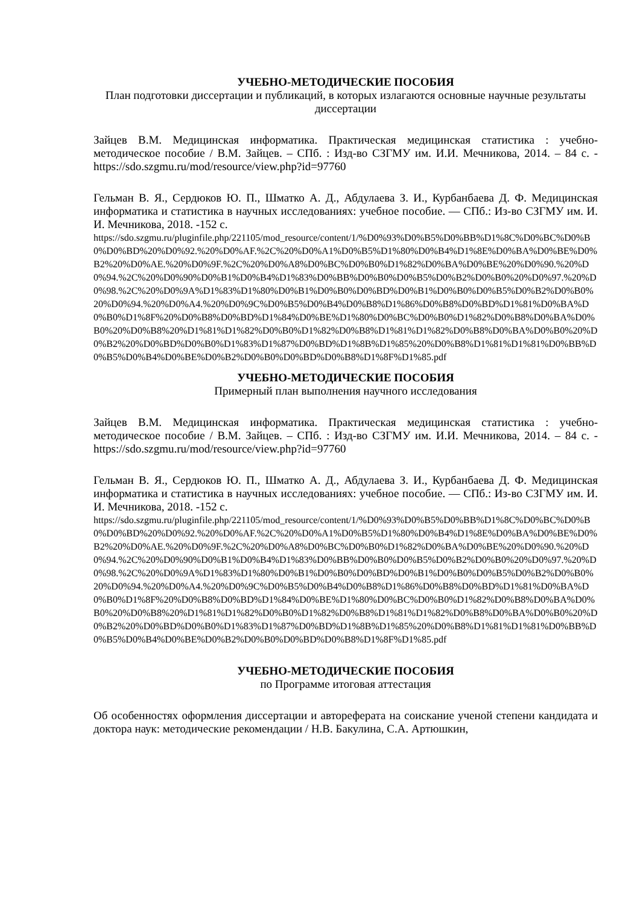УЧЕБНО-МЕТОДИЧЕСКИЕ ПОСОБИЯ
План подготовки диссертации и публикаций, в которых излагаются основные научные результаты диссертации
Зайцев В.М. Медицинская информатика. Практическая медицинская статистика : учебно-методическое пособие / В.М. Зайцев. – СПб. : Изд-во СЗГМУ им. И.И. Мечникова, 2014. – 84 с. - https://sdo.szgmu.ru/mod/resource/view.php?id=97760
Гельман В. Я., Сердюков Ю. П., Шматко А. Д., Абдулаева З. И., Курбанбаева Д. Ф. Медицинская информатика и статистика в научных исследованиях: учебное пособие. — СПб.: Из-во СЗГМУ им. И. И. Мечникова, 2018. -152 с.
https://sdo.szgmu.ru/pluginfile.php/221105/mod_resource/content/1/%D0%93%D0%B5%D0%BB%D1%8C%D0%BC%D0%B0%D0%BD%20%D0%92.%20%D0%AF.%2C%20%D0%A1%D0%B5%D1%80%D0%B4%D1%8E%D0%BA%D0%BE%D0%B2%20%D0%AE.%20%D0%9F.%2C%20%D0%A8%D0%BC%D0%B0%D1%82%D0%BA%D0%BE%20%D0%90.%20%D0%94.%2C%20%D0%90%D0%B1%D0%B4%D1%83%D0%BB%D0%B0%D0%B5%D0%B2%D0%B0%20%D0%97.%20%D0%98.%2C%20%D0%9A%D1%83%D1%80%D0%B1%D0%B0%D0%BD%D0%B1%D0%B0%D0%B5%D0%B2%D0%B0%20%D0%94.%20%D0%A4.%20%D0%9C%D0%B5%D0%B4%D0%B8%D1%86%D0%B8%D0%BD%D1%81%D0%BA%D0%B0%D1%8F%20%D0%B8%D0%BD%D1%84%D0%BE%D1%80%D0%BC%D0%B0%D1%82%D0%B8%D0%BA%D0%B0%20%D0%B8%20%D1%81%D1%82%D0%B0%D1%82%D0%B8%D1%81%D1%82%D0%B8%D0%BA%D0%B0%20%D0%B2%20%D0%BD%D0%B0%D1%83%D1%87%D0%BD%D1%8B%D1%85%20%D0%B8%D1%81%D1%81%D0%BB%D0%B5%D0%B4%D0%BE%D0%B2%D0%B0%D0%BD%D0%B8%D1%8F%D1%85.pdf
УЧЕБНО-МЕТОДИЧЕСКИЕ ПОСОБИЯ
Примерный план выполнения научного исследования
Зайцев В.М. Медицинская информатика. Практическая медицинская статистика : учебно-методическое пособие / В.М. Зайцев. – СПб. : Изд-во СЗГМУ им. И.И. Мечникова, 2014. – 84 с. - https://sdo.szgmu.ru/mod/resource/view.php?id=97760
Гельман В. Я., Сердюков Ю. П., Шматко А. Д., Абдулаева З. И., Курбанбаева Д. Ф. Медицинская информатика и статистика в научных исследованиях: учебное пособие. — СПб.: Из-во СЗГМУ им. И. И. Мечникова, 2018. -152 с.
https://sdo.szgmu.ru/pluginfile.php/221105/mod_resource/content/1/%D0%93%D0%B5%D0%BB%D1%8C%D0%BC%D0%B0%D0%BD%20%D0%92.%20%D0%AF.%2C%20%D0%A1%D0%B5%D1%80%D0%B4%D1%8E%D0%BA%D0%BE%D0%B2%20%D0%AE.%20%D0%9F.%2C%20%D0%A8%D0%BC%D0%B0%D1%82%D0%BA%D0%BE%20%D0%90.%20%D0%94.%2C%20%D0%90%D0%B1%D0%B4%D1%83%D0%BB%D0%B0%D0%B5%D0%B2%D0%B0%20%D0%97.%20%D0%98.%2C%20%D0%9A%D1%83%D1%80%D0%B1%D0%B0%D0%BD%D0%B1%D0%B0%D0%B5%D0%B2%D0%B0%20%D0%94.%20%D0%A4.%20%D0%9C%D0%B5%D0%B4%D0%B8%D1%86%D0%B8%D0%BD%D1%81%D0%BA%D0%B0%D1%8F%20%D0%B8%D0%BD%D1%84%D0%BE%D1%80%D0%BC%D0%B0%D1%82%D0%B8%D0%BA%D0%B0%20%D0%B8%20%D1%81%D1%82%D0%B0%D1%82%D0%B8%D1%81%D1%82%D0%B8%D0%BA%D0%B0%20%D0%B2%20%D0%BD%D0%B0%D1%83%D1%87%D0%BD%D1%8B%D1%85%20%D0%B8%D1%81%D1%81%D0%BB%D0%B5%D0%B4%D0%BE%D0%B2%D0%B0%D0%BD%D0%B8%D1%8F%D1%85.pdf
УЧЕБНО-МЕТОДИЧЕСКИЕ ПОСОБИЯ
по Программе итоговая аттестация
Об особенностях оформления диссертации и автореферата на соискание ученой степени кандидата и доктора наук: методические рекомендации / Н.В. Бакулина, С.А. Артюшкин,